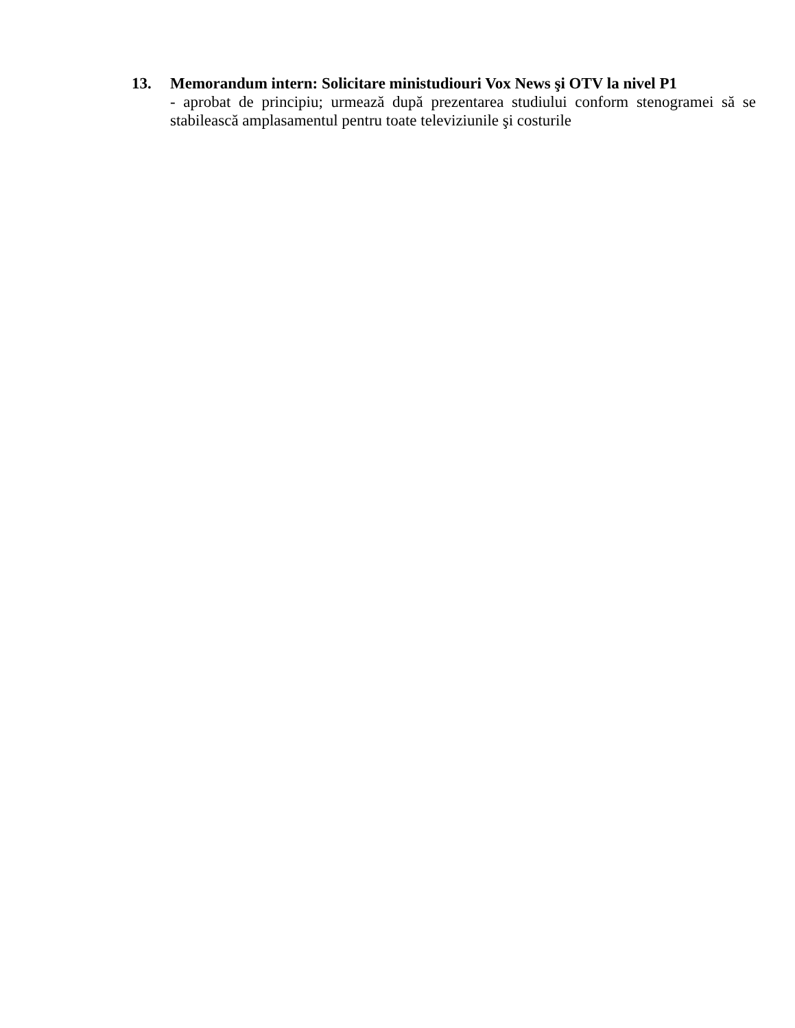13. Memorandum intern: Solicitare ministudiouri Vox News şi OTV la nivel P1
- aprobat de principiu; urmează după prezentarea studiului conform stenogramei să se stabilească amplasamentul pentru toate televiziunile şi costurile